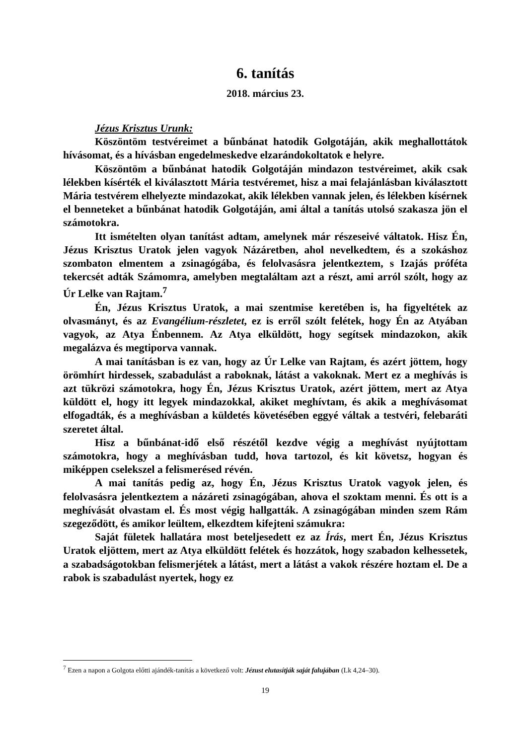6. tanítás
2018. március 23.
Jézus Krisztus Urunk:
Köszöntöm testvéreimet a bűnbánat hatodik Golgotáján, akik meghallottátok hívásomat, és a hívásban engedelmeskedve elzarándokoltatok e helyre.
Köszöntöm a bűnbánat hatodik Golgotáján mindazon testvéreimet, akik csak lélekben kísérték el kiválasztott Mária testvéremet, hisz a mai felajánlásban kiválasztott Mária testvérem elhelyezte mindazokat, akik lélekben vannak jelen, és lélekben kísérnek el benneteket a bűnbánat hatodik Golgotáján, ami által a tanítás utolsó szakasza jön el számotokra.
Itt ismételten olyan tanítást adtam, amelynek már részeseivé váltatok. Hisz Én, Jézus Krisztus Uratok jelen vagyok Názáretben, ahol nevelkedtem, és a szokáshoz szombaton elmentem a zsinagógába, és felolvasásra jelentkeztem, s Izajás próféta tekercsét adták Számomra, amelyben megtaláltam azt a részt, ami arról szólt, hogy az Úr Lelke van Rajtam.<sup>7</sup>
Én, Jézus Krisztus Uratok, a mai szentmise keretében is, ha figyeltétek az olvasmányt, és az Evangélium-részletet, ez is erről szólt felétek, hogy Én az Atyában vagyok, az Atya Énbennem. Az Atya elküldött, hogy segítsek mindazokon, akik megalázva és megtiporva vannak.
A mai tanításban is ez van, hogy az Úr Lelke van Rajtam, és azért jöttem, hogy örömhírt hirdessek, szabadulást a raboknak, látást a vakoknak. Mert ez a meghívás is azt tükrözi számotokra, hogy Én, Jézus Krisztus Uratok, azért jöttem, mert az Atya küldött el, hogy itt legyek mindazokkal, akiket meghívtam, és akik a meghívásomat elfogadták, és a meghívásban a küldetés követésében eggyé váltak a testvéri, felebaráti szeretet által.
Hisz a bűnbánat-idő első részétől kezdve végig a meghívást nyújtottam számotokra, hogy a meghívásban tudd, hova tartozol, és kit követsz, hogyan és miképpen cselekszel a felismerésed révén.
A mai tanítás pedig az, hogy Én, Jézus Krisztus Uratok vagyok jelen, és felolvasásra jelentkeztem a názáreti zsinagógában, ahova el szoktam menni. És ott is a meghívását olvastam el. És most végig hallgatták. A zsinagógában minden szem Rám szegeződött, és amikor leültem, elkezdtem kifejteni számukra:
Saját fületek hallatára most beteljesedett ez az Írás, mert Én, Jézus Krisztus Uratok eljöttem, mert az Atya elküldött felétek és hozzátok, hogy szabadon kelhessetek, a szabadságotokban felismerjétek a látást, mert a látást a vakok részére hoztam el. De a rabok is szabadulást nyertek, hogy ez
<sup>7</sup> Ezen a napon a Golgota előtti ajándék-tanítás a következő volt: Jézust elutasítják saját falujában (Lk 4,24–30).
19